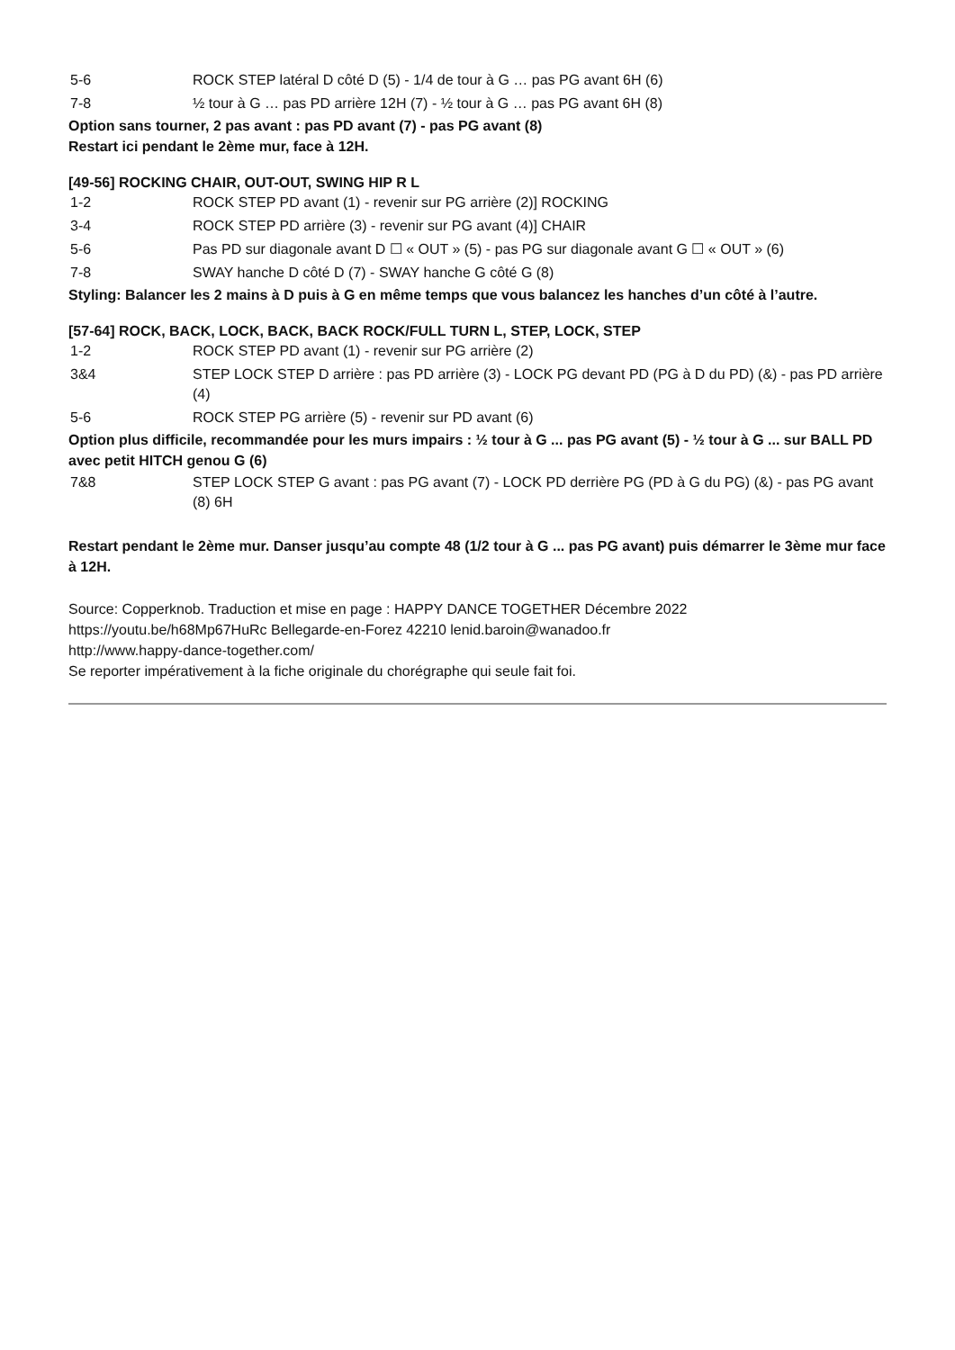| 5-6 | ROCK STEP latéral D côté D (5) - 1/4 de tour à G … pas PG avant 6H (6) |
| 7-8 | ½ tour à G … pas PD arrière 12H (7) - ½ tour à G … pas PG avant 6H (8) |
Option sans tourner, 2 pas avant : pas PD avant (7) - pas PG avant (8)
Restart ici pendant le 2ème mur, face à 12H.
[49-56] ROCKING CHAIR, OUT-OUT, SWING HIP R L
| 1-2 | ROCK STEP PD avant (1) - revenir sur PG arrière (2)] ROCKING |
| 3-4 | ROCK STEP PD arrière (3) - revenir sur PG avant (4)] CHAIR |
| 5-6 | Pas PD sur diagonale avant D ☐ « OUT » (5) - pas PG sur diagonale avant G ☐ « OUT » (6) |
| 7-8 | SWAY hanche D côté D (7) - SWAY hanche G côté G (8) |
Styling: Balancer les 2 mains à D puis à G en même temps que vous balancez les hanches d’un côté à l’autre.
[57-64] ROCK, BACK, LOCK, BACK, BACK ROCK/FULL TURN L, STEP, LOCK, STEP
| 1-2 | ROCK STEP PD avant (1) - revenir sur PG arrière (2) |
| 3&4 | STEP LOCK STEP D arrière : pas PD arrière (3) - LOCK PG devant PD (PG à D du PD) (&) - pas PD arrière (4) |
| 5-6 | ROCK STEP PG arrière (5) - revenir sur PD avant (6) |
Option plus difficile, recommandée pour les murs impairs : ½ tour à G ... pas PG avant (5) - ½ tour à G ... sur BALL PD avec petit HITCH genou G (6)
| 7&8 | STEP LOCK STEP G avant : pas PG avant (7) - LOCK PD derrière PG (PD à G du PG) (&) - pas PG avant (8) 6H |
Restart pendant le 2ème mur. Danser jusqu’au compte 48 (1/2 tour à G ... pas PG avant) puis démarrer le 3ème mur face à 12H.
Source: Copperknob. Traduction et mise en page : HAPPY DANCE TOGETHER Décembre 2022
https://youtu.be/h68Mp67HuRc Bellegarde-en-Forez 42210 lenid.baroin@wanadoo.fr
http://www.happy-dance-together.com/
Se reporter impérativement à la fiche originale du chorégraphe qui seule fait foi.